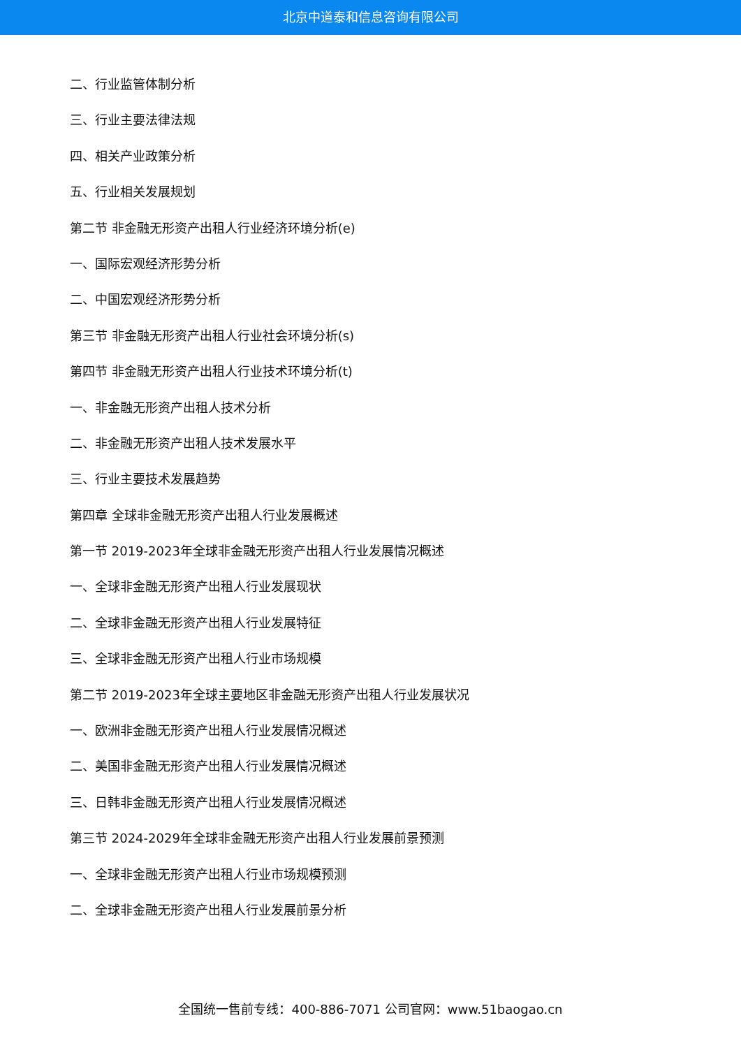北京中道泰和信息咨询有限公司
二、行业监管体制分析
三、行业主要法律法规
四、相关产业政策分析
五、行业相关发展规划
第二节 非金融无形资产出租人行业经济环境分析(e)
一、国际宏观经济形势分析
二、中国宏观经济形势分析
第三节 非金融无形资产出租人行业社会环境分析(s)
第四节 非金融无形资产出租人行业技术环境分析(t)
一、非金融无形资产出租人技术分析
二、非金融无形资产出租人技术发展水平
三、行业主要技术发展趋势
第四章 全球非金融无形资产出租人行业发展概述
第一节 2019-2023年全球非金融无形资产出租人行业发展情况概述
一、全球非金融无形资产出租人行业发展现状
二、全球非金融无形资产出租人行业发展特征
三、全球非金融无形资产出租人行业市场规模
第二节 2019-2023年全球主要地区非金融无形资产出租人行业发展状况
一、欧洲非金融无形资产出租人行业发展情况概述
二、美国非金融无形资产出租人行业发展情况概述
三、日韩非金融无形资产出租人行业发展情况概述
第三节 2024-2029年全球非金融无形资产出租人行业发展前景预测
一、全球非金融无形资产出租人行业市场规模预测
二、全球非金融无形资产出租人行业发展前景分析
全国统一售前专线：400-886-7071 公司官网：www.51baogao.cn